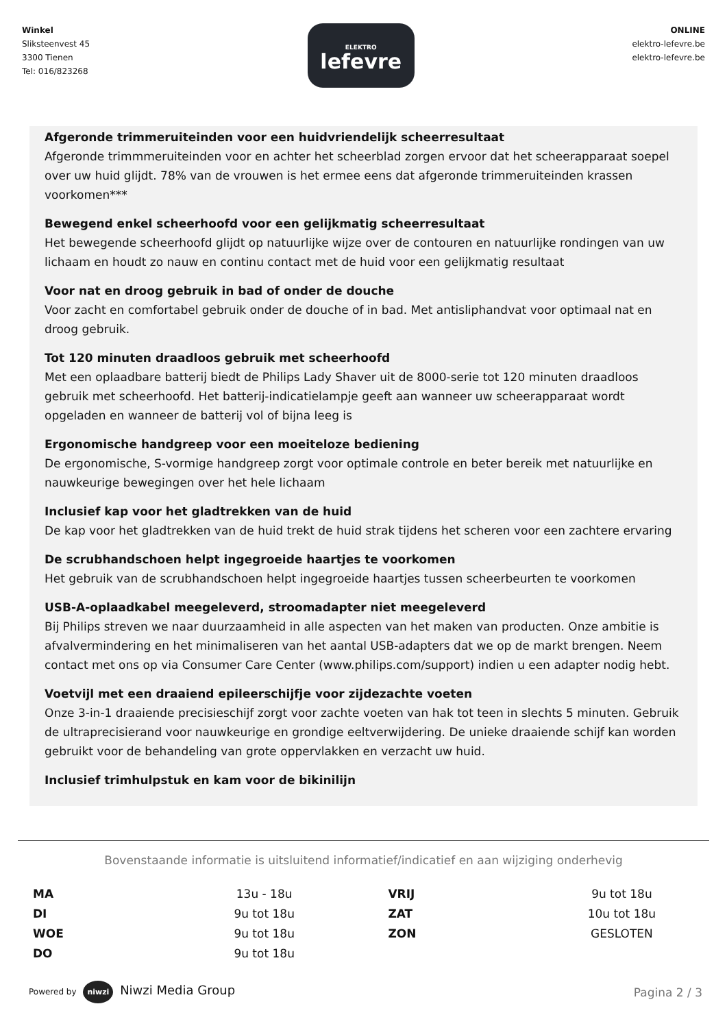Winkel
Sliksteenvest 45
3300 Tienen
Tel: 016/823268
ELEKTRO
lefevre
ONLINE
elektro-lefevre.be
elektro-lefevre.be
Afgeronde trimmeruiteinden voor een huidvriendelijk scheerresultaat
Afgeronde trimmmeruiteinden voor en achter het scheerblad zorgen ervoor dat het scheerapparaat soepel over uw huid glijdt. 78% van de vrouwen is het ermee eens dat afgeronde trimmeruiteinden krassen voorkomen***
Bewegend enkel scheerhoofd voor een gelijkmatig scheerresultaat
Het bewegende scheerhoofd glijdt op natuurlijke wijze over de contouren en natuurlijke rondingen van uw lichaam en houdt zo nauw en continu contact met de huid voor een gelijkmatig resultaat
Voor nat en droog gebruik in bad of onder de douche
Voor zacht en comfortabel gebruik onder de douche of in bad. Met antisliphandvat voor optimaal nat en droog gebruik.
Tot 120 minuten draadloos gebruik met scheerhoofd
Met een oplaadbare batterij biedt de Philips Lady Shaver uit de 8000-serie tot 120 minuten draadloos gebruik met scheerhoofd. Het batterij-indicatielampje geeft aan wanneer uw scheerapparaat wordt opgeladen en wanneer de batterij vol of bijna leeg is
Ergonomische handgreep voor een moeiteloze bediening
De ergonomische, S-vormige handgreep zorgt voor optimale controle en beter bereik met natuurlijke en nauwkeurige bewegingen over het hele lichaam
Inclusief kap voor het gladtrekken van de huid
De kap voor het gladtrekken van de huid trekt de huid strak tijdens het scheren voor een zachtere ervaring
De scrubhandschoen helpt ingegroeide haartjes te voorkomen
Het gebruik van de scrubhandschoen helpt ingegroeide haartjes tussen scheerbeurten te voorkomen
USB-A-oplaadkabel meegeleverd, stroomadapter niet meegeleverd
Bij Philips streven we naar duurzaamheid in alle aspecten van het maken van producten. Onze ambitie is afvalvermindering en het minimaliseren van het aantal USB-adapters dat we op de markt brengen. Neem contact met ons op via Consumer Care Center (www.philips.com/support) indien u een adapter nodig hebt.
Voetvijl met een draaiend epileerschijfje voor zijdezachte voeten
Onze 3-in-1 draaiende precisieschijf zorgt voor zachte voeten van hak tot teen in slechts 5 minuten. Gebruik de ultraprecisierand voor nauwkeurige en grondige eeltverwijdering. De unieke draaiende schijf kan worden gebruikt voor de behandeling van grote oppervlakken en verzacht uw huid.
Inclusief trimhulpstuk en kam voor de bikinilijn
Bovenstaande informatie is uitsluitend informatief/indicatief en aan wijziging onderhevig
| MA | 13u - 18u | VRIJ | 9u tot 18u |
| DI | 9u tot 18u | ZAT | 10u tot 18u |
| WOE | 9u tot 18u | ZON | GESLOTEN |
| DO | 9u tot 18u | | |
Powered by niwzi Niwzi Media Group
Pagina 2 / 3